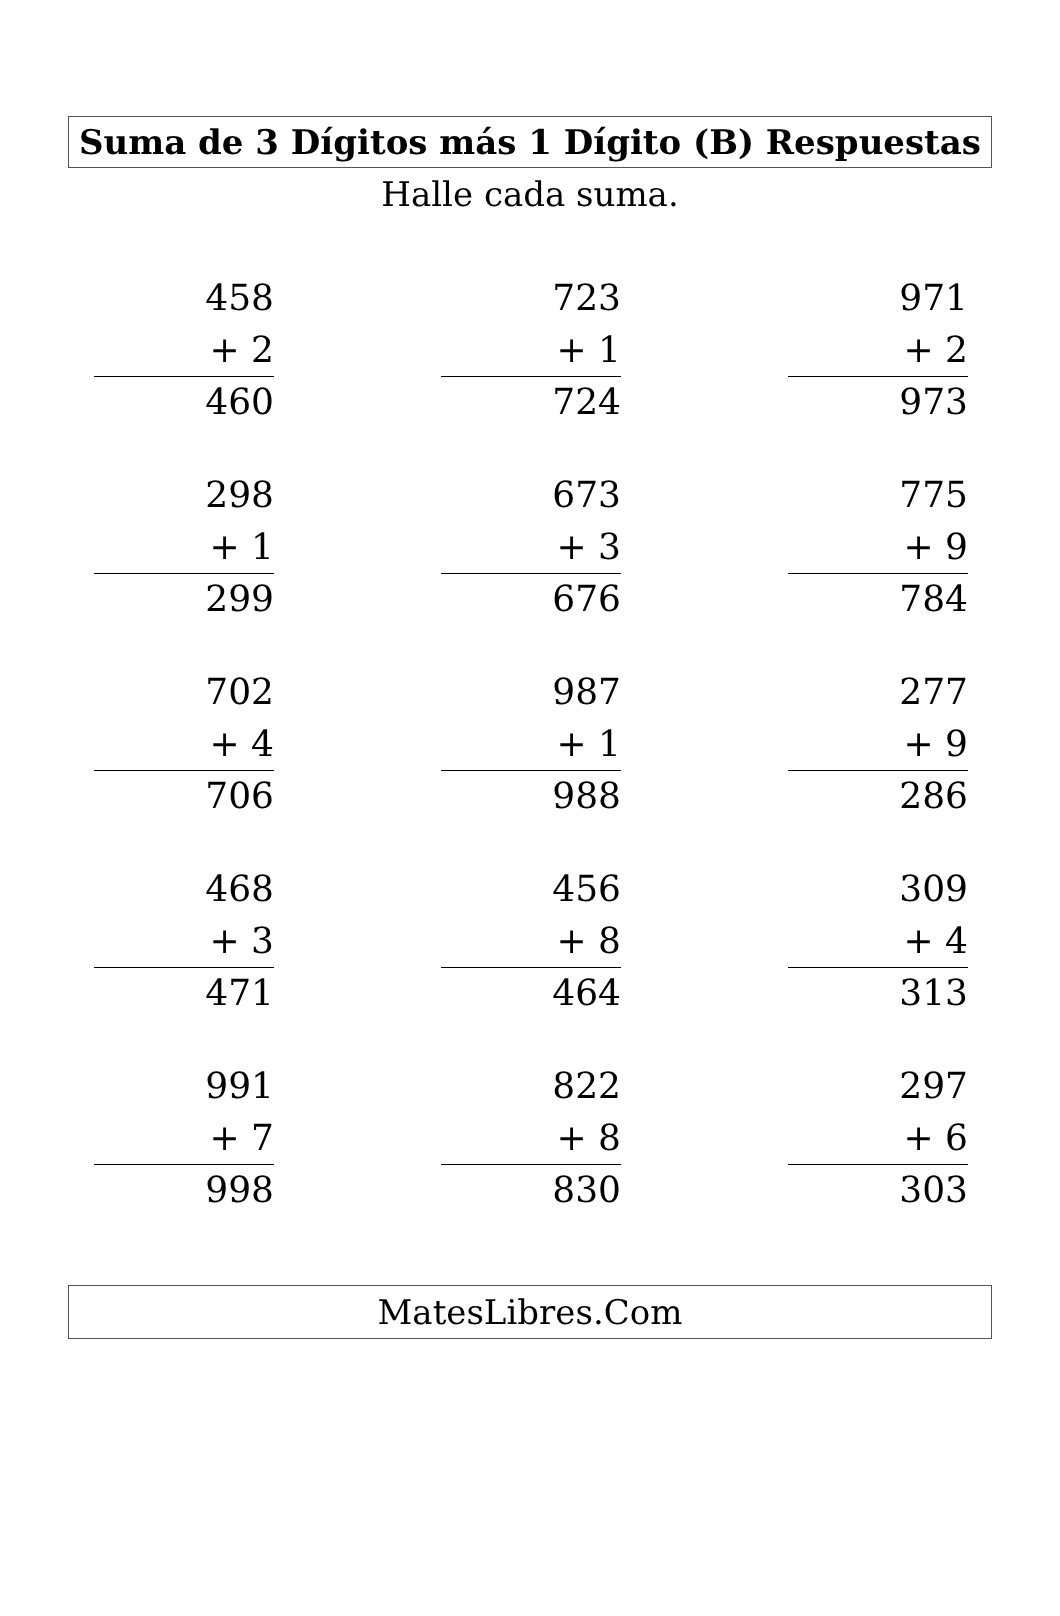Suma de 3 Dígitos más 1 Dígito (B) Respuestas
Halle cada suma.
458
+ 2
460
723
+ 1
724
971
+ 2
973
298
+ 1
299
673
+ 3
676
775
+ 9
784
702
+ 4
706
987
+ 1
988
277
+ 9
286
468
+ 3
471
456
+ 8
464
309
+ 4
313
991
+ 7
998
822
+ 8
830
297
+ 6
303
MatesLibres.Com